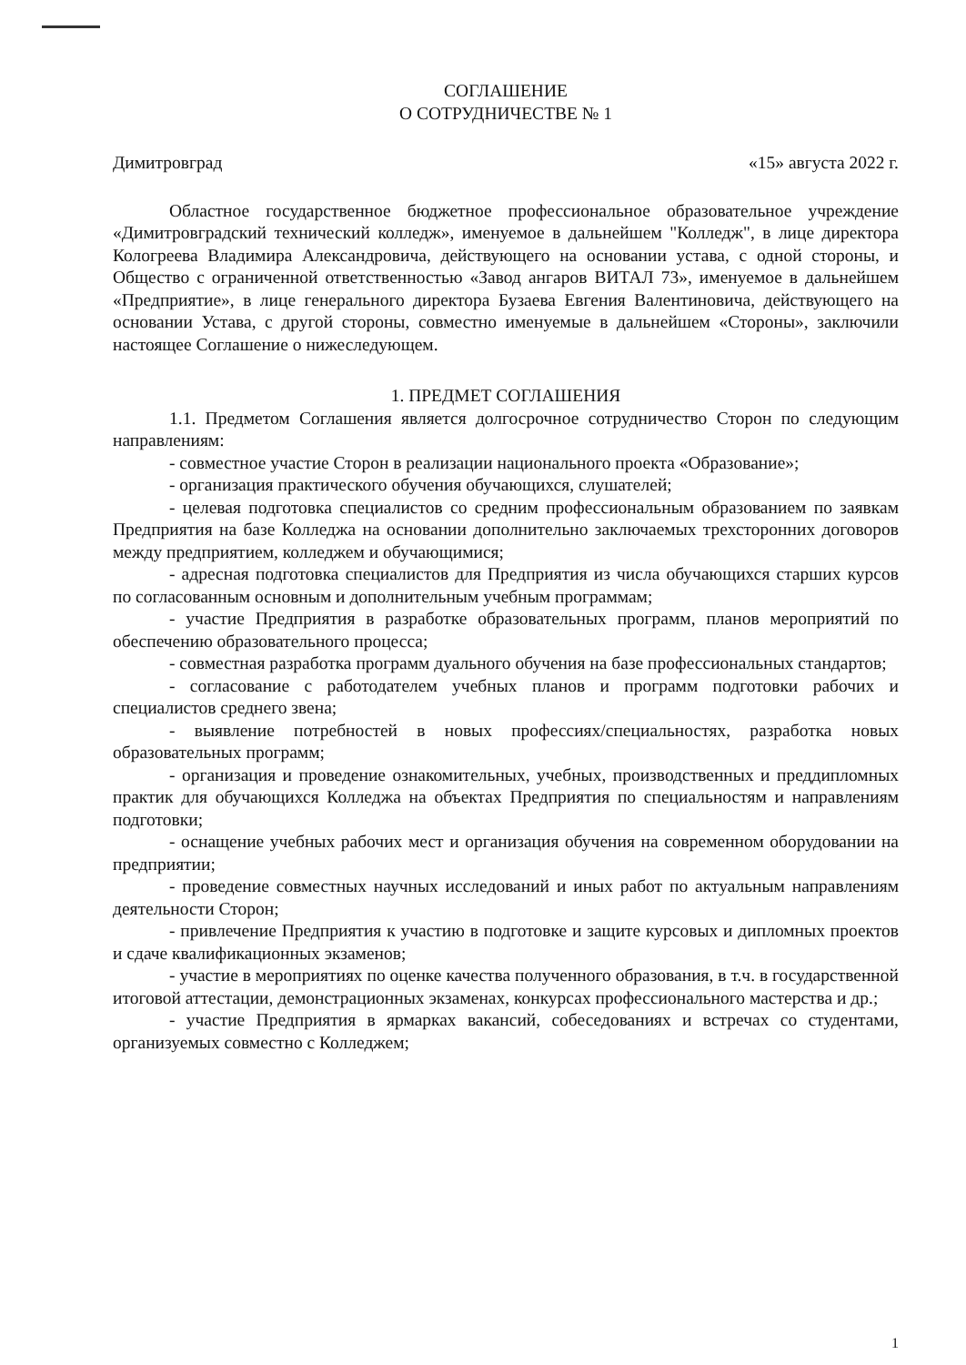СОГЛАШЕНИЕ
О СОТРУДНИЧЕСТВЕ № 1
Димитровград «15» августа 2022 г.
Областное государственное бюджетное профессиональное образовательное учреждение «Димитровградский технический колледж», именуемое в дальнейшем "Колледж", в лице директора Кологреева Владимира Александровича, действующего на основании устава, с одной стороны, и Общество с ограниченной ответственностью «Завод ангаров ВИТАЛ 73», именуемое в дальнейшем «Предприятие», в лице генерального директора Бузаева Евгения Валентиновича, действующего на основании Устава, с другой стороны, совместно именуемые в дальнейшем «Стороны», заключили настоящее Соглашение о нижеследующем.
1. ПРЕДМЕТ СОГЛАШЕНИЯ
1.1. Предметом Соглашения является долгосрочное сотрудничество Сторон по следующим направлениям:
- совместное участие Сторон в реализации национального проекта «Образование»;
- организация практического обучения обучающихся, слушателей;
- целевая подготовка специалистов со средним профессиональным образованием по заявкам Предприятия на базе Колледжа на основании дополнительно заключаемых трехсторонних договоров между предприятием, колледжем и обучающимися;
- адресная подготовка специалистов для Предприятия из числа обучающихся старших курсов по согласованным основным и дополнительным учебным программам;
- участие Предприятия в разработке образовательных программ, планов мероприятий по обеспечению образовательного процесса;
- совместная разработка программ дуального обучения на базе профессиональных стандартов;
- согласование с работодателем учебных планов и программ подготовки рабочих и специалистов среднего звена;
- выявление потребностей в новых профессиях/специальностях, разработка новых образовательных программ;
- организация и проведение ознакомительных, учебных, производственных и преддипломных практик для обучающихся Колледжа на объектах Предприятия по специальностям и направлениям подготовки;
- оснащение учебных рабочих мест и организация обучения на современном оборудовании на предприятии;
- проведение совместных научных исследований и иных работ по актуальным направлениям деятельности Сторон;
- привлечение Предприятия к участию в подготовке и защите курсовых и дипломных проектов и сдаче квалификационных экзаменов;
- участие в мероприятиях по оценке качества полученного образования, в т.ч. в государственной итоговой аттестации, демонстрационных экзаменах, конкурсах профессионального мастерства и др.;
- участие Предприятия в ярмарках вакансий, собеседованиях и встречах со студентами, организуемых совместно с Колледжем;
1